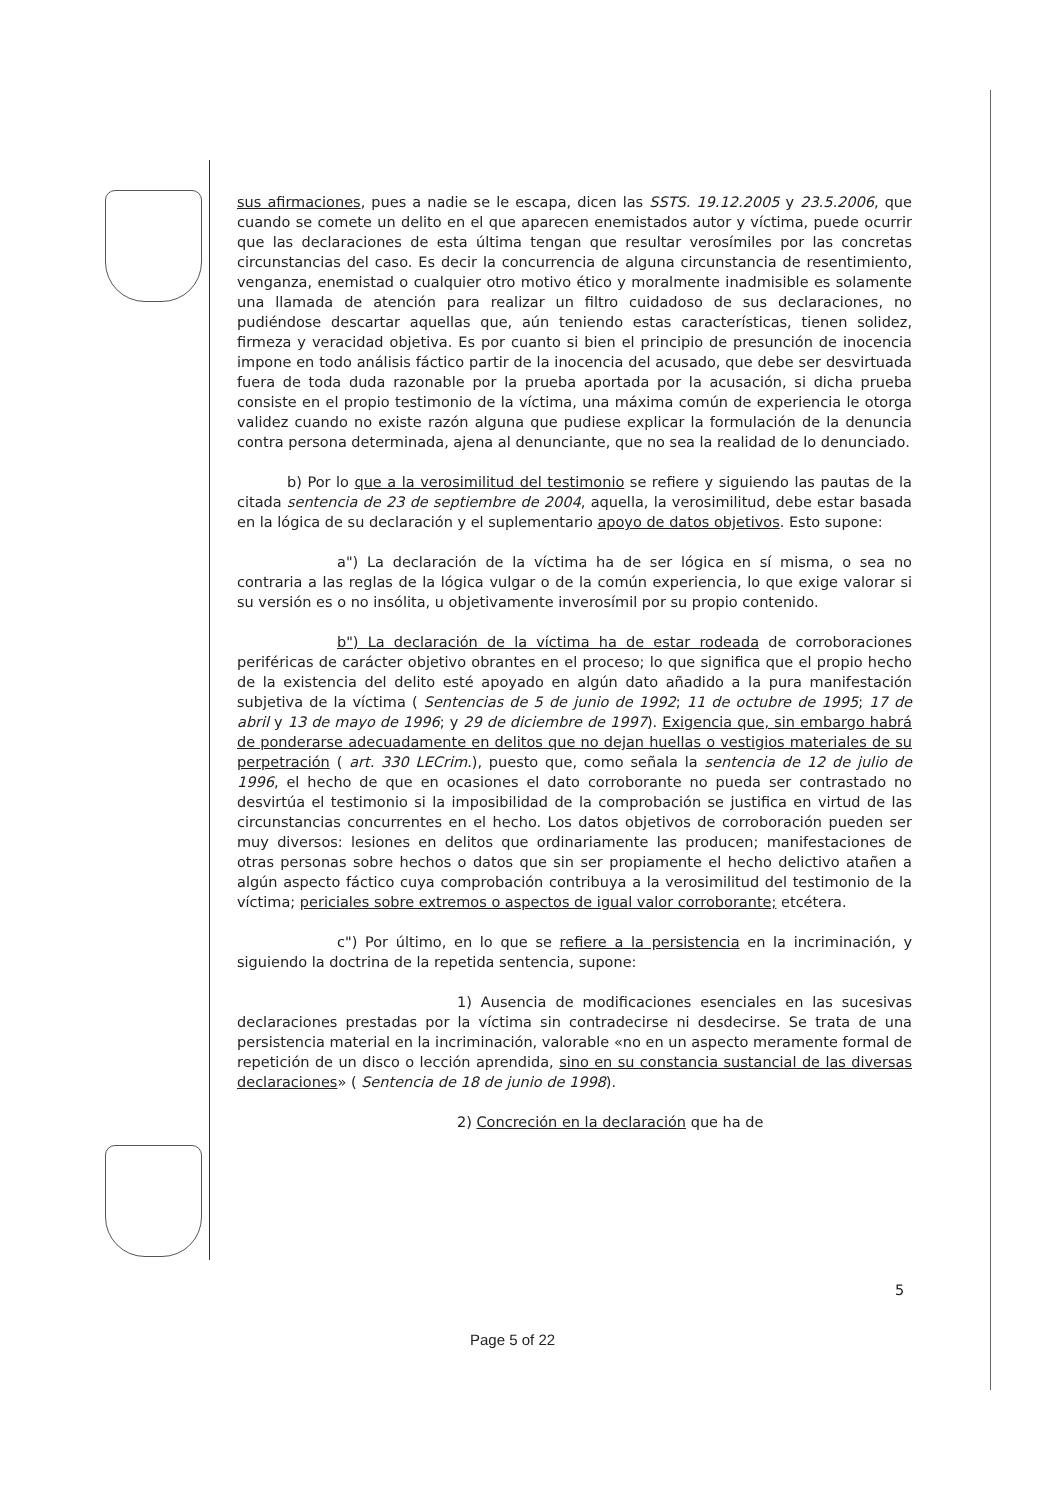sus afirmaciones, pues a nadie se le escapa, dicen las SSTS. 19.12.2005 y 23.5.2006, que cuando se comete un delito en el que aparecen enemistados autor y víctima, puede ocurrir que las declaraciones de esta última tengan que resultar verosímiles por las concretas circunstancias del caso. Es decir la concurrencia de alguna circunstancia de resentimiento, venganza, enemistad o cualquier otro motivo ético y moralmente inadmisible es solamente una llamada de atención para realizar un filtro cuidadoso de sus declaraciones, no pudiéndose descartar aquellas que, aún teniendo estas características, tienen solidez, firmeza y veracidad objetiva. Es por cuanto si bien el principio de presunción de inocencia impone en todo análisis fáctico partir de la inocencia del acusado, que debe ser desvirtuada fuera de toda duda razonable por la prueba aportada por la acusación, si dicha prueba consiste en el propio testimonio de la víctima, una máxima común de experiencia le otorga validez cuando no existe razón alguna que pudiese explicar la formulación de la denuncia contra persona determinada, ajena al denunciante, que no sea la realidad de lo denunciado.
b) Por lo que a la verosimilitud del testimonio se refiere y siguiendo las pautas de la citada sentencia de 23 de septiembre de 2004, aquella, la verosimilitud, debe estar basada en la lógica de su declaración y el suplementario apoyo de datos objetivos. Esto supone:
a") La declaración de la víctima ha de ser lógica en sí misma, o sea no contraria a las reglas de la lógica vulgar o de la común experiencia, lo que exige valorar si su versión es o no insólita, u objetivamente inverosímil por su propio contenido.
b") La declaración de la víctima ha de estar rodeada de corroboraciones periféricas de carácter objetivo obrantes en el proceso; lo que significa que el propio hecho de la existencia del delito esté apoyado en algún dato añadido a la pura manifestación subjetiva de la víctima ( Sentencias de 5 de junio de 1992; 11 de octubre de 1995; 17 de abril y 13 de mayo de 1996; y 29 de diciembre de 1997). Exigencia que, sin embargo habrá de ponderarse adecuadamente en delitos que no dejan huellas o vestigios materiales de su perpetración ( art. 330 LECrim.), puesto que, como señala la sentencia de 12 de julio de 1996, el hecho de que en ocasiones el dato corroborante no pueda ser contrastado no desvirtúa el testimonio si la imposibilidad de la comprobación se justifica en virtud de las circunstancias concurrentes en el hecho. Los datos objetivos de corroboración pueden ser muy diversos: lesiones en delitos que ordinariamente las producen; manifestaciones de otras personas sobre hechos o datos que sin ser propiamente el hecho delictivo atañen a algún aspecto fáctico cuya comprobación contribuya a la verosimilitud del testimonio de la víctima; periciales sobre extremos o aspectos de igual valor corroborante; etcétera.
c") Por último, en lo que se refiere a la persistencia en la incriminación, y siguiendo la doctrina de la repetida sentencia, supone:
1) Ausencia de modificaciones esenciales en las sucesivas declaraciones prestadas por la víctima sin contradecirse ni desdecirse. Se trata de una persistencia material en la incriminación, valorable «no en un aspecto meramente formal de repetición de un disco o lección aprendida, sino en su constancia sustancial de las diversas declaraciones» ( Sentencia de 18 de junio de 1998).
2) Concreción en la declaración que ha de
5
Page 5 of 22